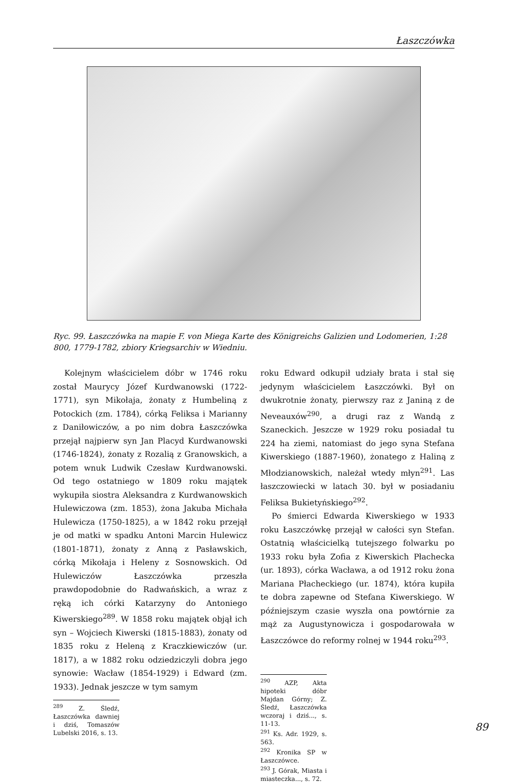Łaszczówka
Ryc. 99. Łaszczówka na mapie F. von Miega Karte des Königreichs Galizien und Lodomerien, 1:28 800, 1779-1782, zbiory Kriegsarchiv w Wiedniu.
Kolejnym właścicielem dóbr w 1746 roku został Maurycy Józef Kurdwanowski (1722-1771), syn Mikołaja, żonaty z Humbeliną z Potockich (zm. 1784), córką Feliksa i Marianny z Daniłowiczów, a po nim dobra Łaszczówka przejął najpierw syn Jan Placyd Kurdwanowski (1746-1824), żonaty z Rozalią z Granowskich, a potem wnuk Ludwik Czesław Kurdwanowski. Od tego ostatniego w 1809 roku majątek wykupiła siostra Aleksandra z Kurdwanowskich Hulewiczowa (zm. 1853), żona Jakuba Michała Hulewicza (1750-1825), a w 1842 roku przejął je od matki w spadku Antoni Marcin Hulewicz (1801-1871), żonaty z Anną z Pasławskich, córką Mikołaja i Heleny z Sosnowskich. Od Hulewiczów Łaszczówka przeszła prawdopodobnie do Radwańskich, a wraz z ręką ich córki Katarzyny do Antoniego Kiwerskiego<sup>289</sup>. W 1858 roku majątek objął ich syn – Wojciech Kiwerski (1815-1883), żonaty od 1835 roku z Heleną z Kraczkiewiczów (ur. 1817), a w 1882 roku odziedziczyli dobra jego synowie: Wacław (1854-1929) i Edward (zm. 1933). Jednak jeszcze w tym samym
<sup>289</sup> Z. Śledź, Łaszczówka dawniej i dziś, Tomaszów Lubelski 2016, s. 13.
roku Edward odkupił udziały brata i stał się jedynym właścicielem Łaszczówki. Był on dwukrotnie żonaty, pierwszy raz z Janiną z de Neveauxów<sup>290</sup>, a drugi raz z Wandą z Szaneckich. Jeszcze w 1929 roku posiadał tu 224 ha ziemi, natomiast do jego syna Stefana Kiwerskiego (1887-1960), żonatego z Haliną z Młodzianowskich, należał wtedy młyn<sup>291</sup>. Las łaszczowiecki w latach 30. był w posiadaniu Feliksa Bukietyńskiego<sup>292</sup>.
Po śmierci Edwarda Kiwerskiego w 1933 roku Łaszczówkę przejął w całości syn Stefan. Ostatnią właścicielką tutejszego folwarku po 1933 roku była Zofia z Kiwerskich Płachecka (ur. 1893), córka Wacława, a od 1912 roku żona Mariana Płacheckiego (ur. 1874), która kupiła te dobra zapewne od Stefana Kiwerskiego. W późniejszym czasie wyszła ona powtórnie za mąż za Augustynowicza i gospodarowała w Łaszczówce do reformy rolnej w 1944 roku<sup>293</sup>.
<sup>290</sup> AZP, Akta hipoteki dóbr Majdan Górny; Z. Śledź, Łaszczówka wczoraj i dziś..., s. 11-13.
<sup>291</sup> Ks. Adr. 1929, s. 563.
<sup>292</sup> Kronika SP w Łaszczówce.
<sup>293</sup> J. Górak, Miasta i miasteczka..., s. 72.
89